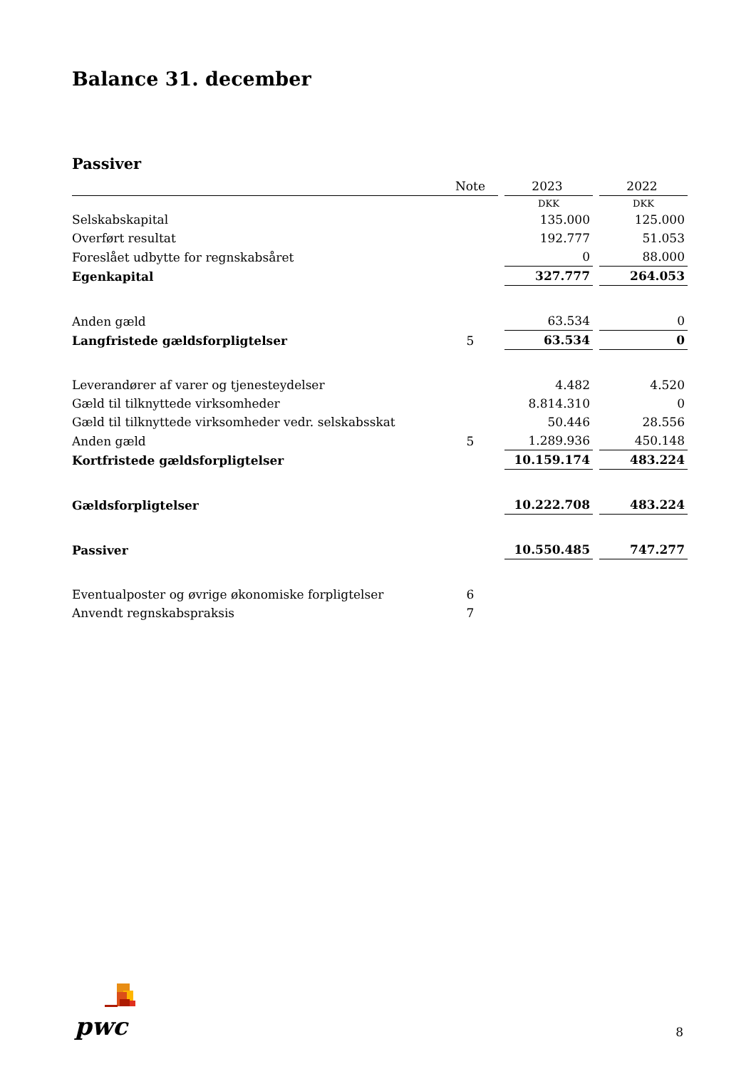Balance 31. december
Passiver
| | Note | | 2023 | | 2022 |
| | | | DKK | | DKK |
| Selskabskapital | | | 135.000 | | 125.000 |
| Overført resultat | | | 192.777 | | 51.053 |
| Foreslået udbytte for regnskabsåret | | | 0 | | 88.000 |
| Egenkapital | | | 327.777 | | 264.053 |
| Anden gæld | | | 63.534 | | 0 |
| Langfristede gældsforpligtelser | 5 | | 63.534 | | 0 |
| Leverandører af varer og tjenesteydelser | | | 4.482 | | 4.520 |
| Gæld til tilknyttede virksomheder | | | 8.814.310 | | 0 |
| Gæld til tilknyttede virksomheder vedr. selskabsskat | | | 50.446 | | 28.556 |
| Anden gæld | 5 | | 1.289.936 | | 450.148 |
| Kortfristede gældsforpligtelser | | | 10.159.174 | | 483.224 |
| Gældsforpligtelser | | | 10.222.708 | | 483.224 |
| Passiver | | | 10.550.485 | | 747.277 |
| Eventualposter og øvrige økonomiske forpligtelser | 6 | | | | |
| Anvendt regnskabspraksis | 7 | | | | |
pwc
8